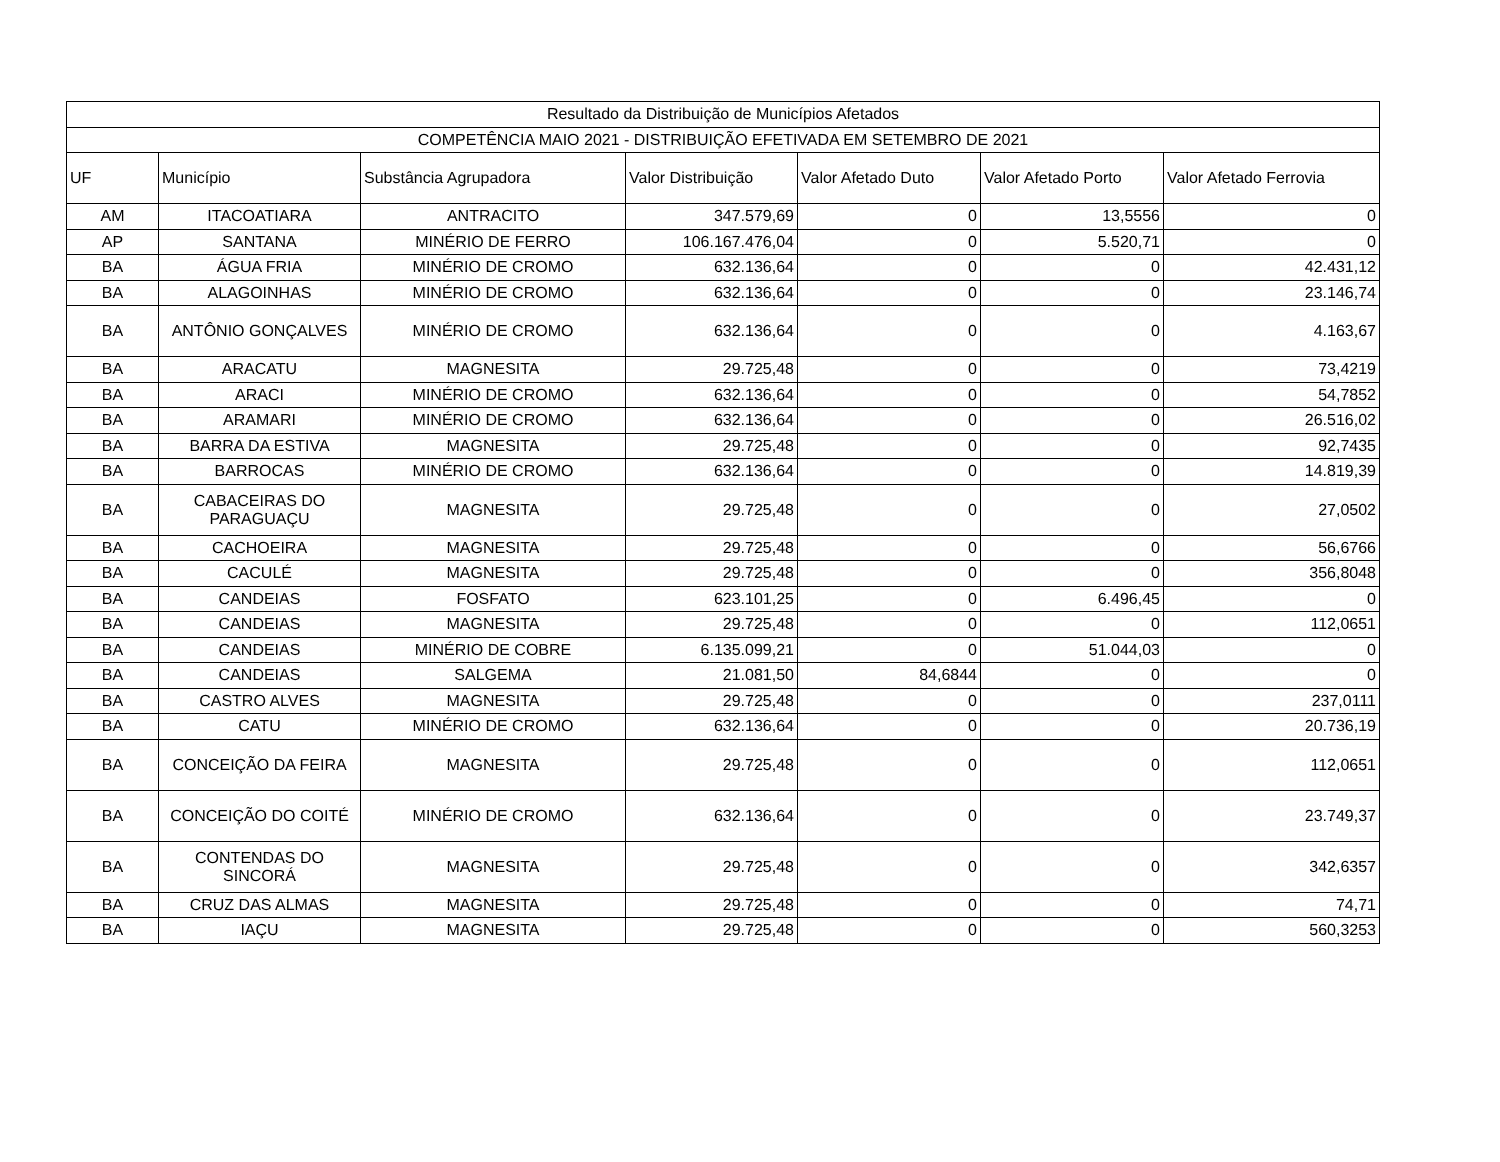| Resultado da Distribuição de Municípios Afetados | | | | | | |
| COMPETÊNCIA MAIO 2021 - DISTRIBUIÇÃO EFETIVADA EM SETEMBRO DE 2021 | | | | | | |
| UF | Município | Substância Agrupadora | Valor Distribuição | Valor Afetado Duto | Valor Afetado Porto | Valor Afetado Ferrovia |
| AM | ITACOATIARA | ANTRACITO | 347.579,69 | 0 | 13,5556 | 0 |
| AP | SANTANA | MINÉRIO DE FERRO | 106.167.476,04 | 0 | 5.520,71 | 0 |
| BA | ÁGUA FRIA | MINÉRIO DE CROMO | 632.136,64 | 0 | 0 | 42.431,12 |
| BA | ALAGOINHAS | MINÉRIO DE CROMO | 632.136,64 | 0 | 0 | 23.146,74 |
| BA | ANTÔNIO GONÇALVES | MINÉRIO DE CROMO | 632.136,64 | 0 | 0 | 4.163,67 |
| BA | ARACATU | MAGNESITA | 29.725,48 | 0 | 0 | 73,4219 |
| BA | ARACI | MINÉRIO DE CROMO | 632.136,64 | 0 | 0 | 54,7852 |
| BA | ARAMARI | MINÉRIO DE CROMO | 632.136,64 | 0 | 0 | 26.516,02 |
| BA | BARRA DA ESTIVA | MAGNESITA | 29.725,48 | 0 | 0 | 92,7435 |
| BA | BARROCAS | MINÉRIO DE CROMO | 632.136,64 | 0 | 0 | 14.819,39 |
| BA | CABACEIRAS DO PARAGUAÇU | MAGNESITA | 29.725,48 | 0 | 0 | 27,0502 |
| BA | CACHOEIRA | MAGNESITA | 29.725,48 | 0 | 0 | 56,6766 |
| BA | CACULÉ | MAGNESITA | 29.725,48 | 0 | 0 | 356,8048 |
| BA | CANDEIAS | FOSFATO | 623.101,25 | 0 | 6.496,45 | 0 |
| BA | CANDEIAS | MAGNESITA | 29.725,48 | 0 | 0 | 112,0651 |
| BA | CANDEIAS | MINÉRIO DE COBRE | 6.135.099,21 | 0 | 51.044,03 | 0 |
| BA | CANDEIAS | SALGEMA | 21.081,50 | 84,6844 | 0 | 0 |
| BA | CASTRO ALVES | MAGNESITA | 29.725,48 | 0 | 0 | 237,0111 |
| BA | CATU | MINÉRIO DE CROMO | 632.136,64 | 0 | 0 | 20.736,19 |
| BA | CONCEIÇÃO DA FEIRA | MAGNESITA | 29.725,48 | 0 | 0 | 112,0651 |
| BA | CONCEIÇÃO DO COITÉ | MINÉRIO DE CROMO | 632.136,64 | 0 | 0 | 23.749,37 |
| BA | CONTENDAS DO SINCORÁ | MAGNESITA | 29.725,48 | 0 | 0 | 342,6357 |
| BA | CRUZ DAS ALMAS | MAGNESITA | 29.725,48 | 0 | 0 | 74,71 |
| BA | IAÇU | MAGNESITA | 29.725,48 | 0 | 0 | 560,3253 |